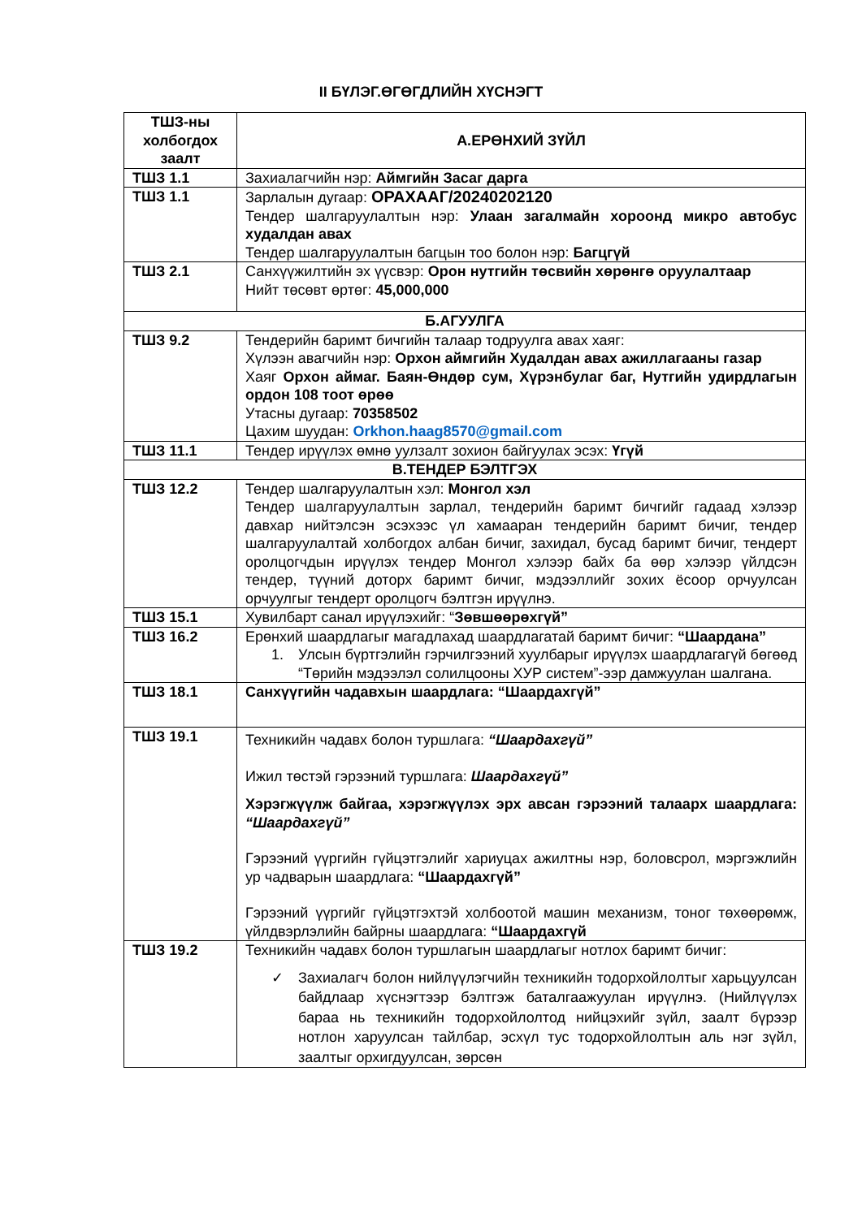II БҮЛЭГ.ӨГӨГДЛИЙН ХҮСНЭГТ
| ТШЗ-ны холбогдох заалт | А.ЕРӨНХИЙ ЗҮЙЛ |
| --- | --- |
| ТШЗ 1.1 | Захиалагчийн нэр: Аймгийн Засаг дарга |
| ТШЗ 1.1 | Зарлалын дугаар: ОРАХААГ/20240202120 Тендер шалгаруулалтын нэр: Улаан загалмайн хороонд микро автобус худалдан авах Тендер шалгаруулалтын багцын тоо болон нэр: Багцгүй |
| ТШЗ 2.1 | Санхүүжилтийн эх үүсвэр: Орон нутгийн төсвийн хөрөнгө оруулалтаар Нийт төсөвт өртөг: 45,000,000 |
| Б.АГУУЛГА | |
| ТШЗ 9.2 | Тендерийн баримт бичгийн талаар тодруулга авах хаяг: Хүлээн авагчийн нэр: Орхон аймгийн Худалдан авах ажиллагааны газар Хаяг Орхон аймаг. Баян-Өндөр сум, Хүрэнбулаг баг, Нутгийн удирдлагын ордон 108 тоот өрөө Утасны дугаар: 70358502 Цахим шуудан: Orkhon.haag8570@gmail.com |
| ТШЗ 11.1 | Тендер ирүүлэх өмнө уулзалт зохион байгуулах эсэх: Үгүй |
| В.ТЕНДЕР БЭЛТГЭХ | |
| ТШЗ 12.2 | Тендер шалгаруулалтын хэл: Монгол хэл Тендер шалгаруулалтын зарлал, тендерийн баримт бичгийг гадаад хэлээр давхар нийтэлсэн эсэхээс үл хамааран тендерийн баримт бичиг, тендер шалгаруулалтай холбогдох албан бичиг, захидал, бусад баримт бичиг, тендерт оролцогчдын ирүүлэх тендер Монгол хэлээр байх ба өөр хэлээр үйлдсэн тендер, түүний доторх баримт бичиг, мэдээллийг зохих ёсоор орчуулсан орчуулгыг тендерт оролцогч бэлтгэн ирүүлнэ. |
| ТШЗ 15.1 | Хувилбарт санал ирүүлэхийг: “ Зөвшөөрөхгүй” |
| ТШЗ 16.2 | Ерөнхий шаардлагыг магадлахад шаардлагатай баримт бичиг: “Шаардана” 1. Улсын бүртгэлийн гэрчилгээний хуулбарыг ирүүлэх шаардлагагүй бөгөөд “Төрийн мэдээлэл солилцооны ХУР систем”-ээр дамжуулан шалгана. |
| ТШЗ 18.1 | Санхүүгийн чадавхын шаардлага: “Шаардахгүй” |
| ТШЗ 19.1 | Техникийн чадавх болон туршлага: “Шаардахгүй” Ижил төстэй гэрээний туршлага: Шаардахгүй” Хэрэгжүүлж байгаа, хэрэгжүүлэх эрх авсан гэрээний талаарх шаардлага: “Шаардахгүй” Гэрээний үүргийн гүйцэтгэлийг хариуцах ажилтны нэр, боловсрол, мэргэжлийн ур чадварын шаардлага: “Шаардахгүй” Гэрээний үүргийг гүйцэтгэхтэй холбоотой машин механизм, тоног төхөөрөмж, үйлдвэрлэлийн байрны шаардлага: “Шаардахгүй |
| ТШЗ 19.2 | Техникийн чадавх болон туршлагын шаардлагыг нотлох баримт бичиг: ✓ Захиалагч болон нийлүүлэгчийн техникийн тодорхойлолтыг харьцуулсан байдлаар хүснэгтээр бэлтгэж баталгаажуулан ирүүлнэ. (Нийлүүлэх бараа нь техникийн тодорхойлолтод нийцэхийг зүйл, заалт бүрээр нотлон харуулсан тайлбар, эсхүл тус тодорхойлолтын аль нэг зүйл, заалтыг орхигдуулсан, зөрсөн |